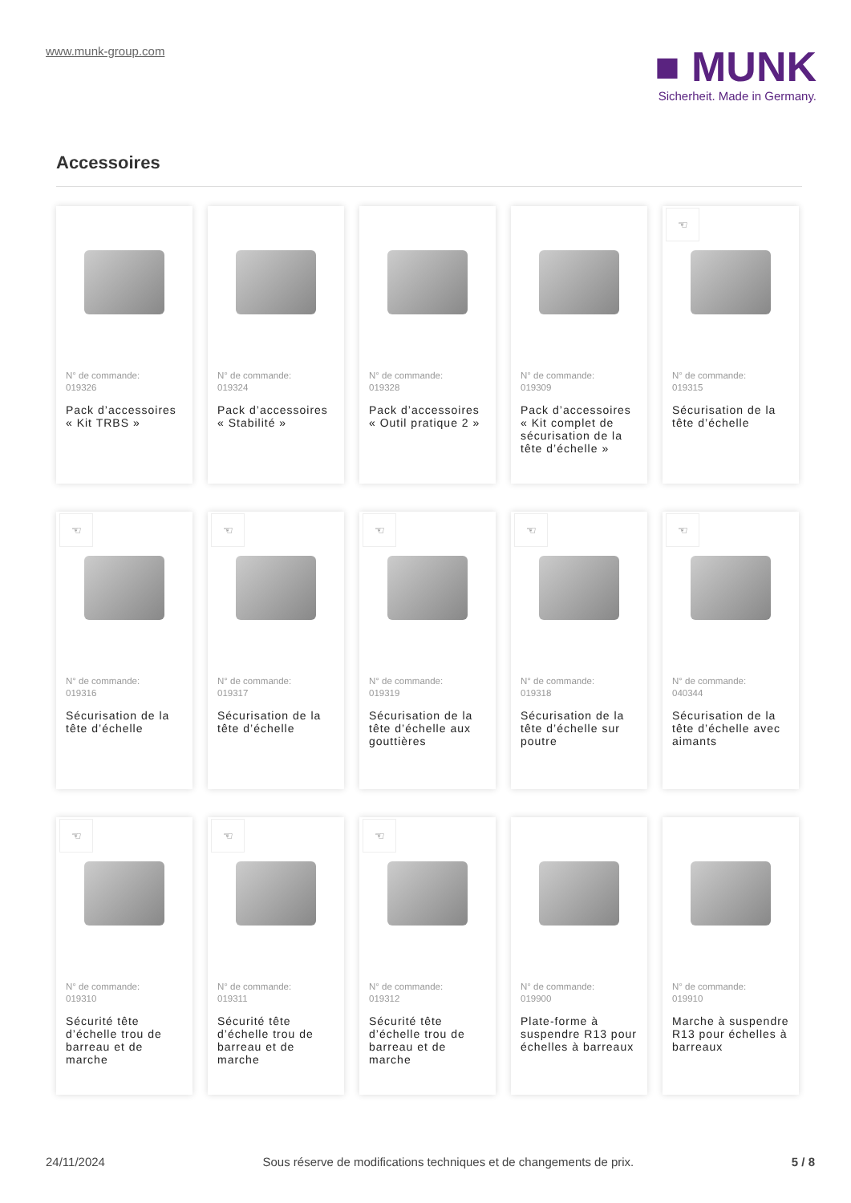www.munk-group.com
■ MUNK
Sicherheit. Made in Germany.
Accessoires
N° de commande:
019326
Pack d’accessoires « Kit TRBS »
N° de commande:
019324
Pack d’accessoires « Stabilité »
N° de commande:
019328
Pack d’accessoires « Outil pratique 2 »
N° de commande:
019309
Pack d’accessoires « Kit complet de sécurisation de la tête d’échelle »
☜
N° de commande:
019315
Sécurisation de la tête d’échelle
☜
N° de commande:
019316
Sécurisation de la tête d’échelle
☜
N° de commande:
019317
Sécurisation de la tête d’échelle
☜
N° de commande:
019319
Sécurisation de la tête d’échelle aux gouttières
☜
N° de commande:
019318
Sécurisation de la tête d’échelle sur poutre
☜
N° de commande:
040344
Sécurisation de la tête d’échelle avec aimants
☜
N° de commande:
019310
Sécurité tête d’échelle trou de barreau et de marche
☜
N° de commande:
019311
Sécurité tête d’échelle trou de barreau et de marche
☜
N° de commande:
019312
Sécurité tête d’échelle trou de barreau et de marche
N° de commande:
019900
Plate-forme à suspendre R13 pour échelles à barreaux
N° de commande:
019910
Marche à suspendre R13 pour échelles à barreaux
24/11/2024 Sous réserve de modifications techniques et de changements de prix. 5 / 8